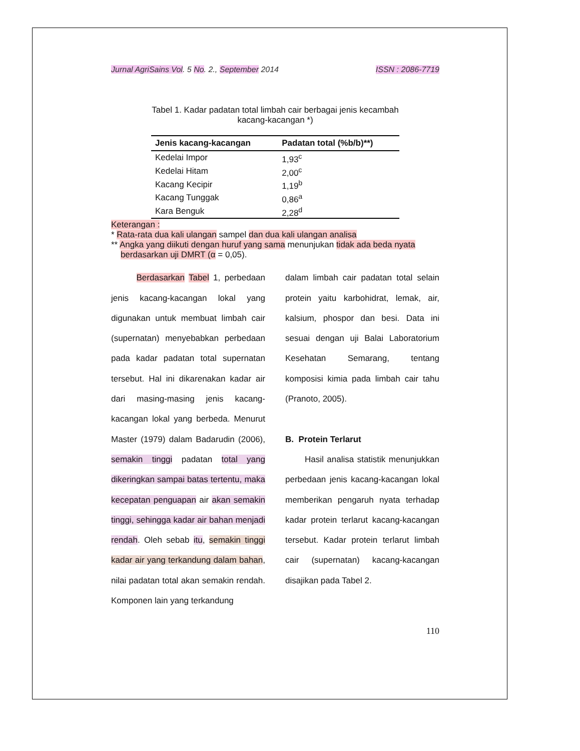Jurnal AgriSains Vol. 5 No. 2., September 2014 ISSN : 2086-7719
Tabel 1. Kadar padatan total limbah cair berbagai jenis kecambah
kacang-kacangan *)
| Jenis kacang-kacangan | Padatan total (%b/b)**) |
| --- | --- |
| Kedelai Impor | 1,93<sup>c</sup> |
| Kedelai Hitam | 2,00<sup>c</sup> |
| Kacang Kecipir | 1,19<sup>b</sup> |
| Kacang Tunggak | 0,86<sup>a</sup> |
| Kara Benguk | 2,28<sup>d</sup> |
Keterangan :
* Rata-rata dua kali ulangan sampel dan dua kali ulangan analisa
** Angka yang diikuti dengan huruf yang sama menunjukan tidak ada beda nyata
berdasarkan uji DMRT (α = 0,05).
Berdasarkan Tabel 1, perbedaan jenis kacang-kacangan lokal yang digunakan untuk membuat limbah cair (supernatan) menyebabkan perbedaan pada kadar padatan total supernatan tersebut. Hal ini dikarenakan kadar air dari masing-masing jenis kacang-kacangan lokal yang berbeda. Menurut Master (1979) dalam Badarudin (2006), semakin tinggi padatan total yang dikeringkan sampai batas tertentu, maka kecepatan penguapan air akan semakin tinggi, sehingga kadar air bahan menjadi rendah. Oleh sebab itu, semakin tinggi kadar air yang terkandung dalam bahan, nilai padatan total akan semakin rendah. Komponen lain yang terkandung
dalam limbah cair padatan total selain protein yaitu karbohidrat, lemak, air, kalsium, phospor dan besi. Data ini sesuai dengan uji Balai Laboratorium Kesehatan Semarang, tentang komposisi kimia pada limbah cair tahu (Pranoto, 2005).
B. Protein Terlarut
Hasil analisa statistik menunjukkan perbedaan jenis kacang-kacangan lokal memberikan pengaruh nyata terhadap kadar protein terlarut kacang-kacangan tersebut. Kadar protein terlarut limbah cair (supernatan) kacang-kacangan disajikan pada Tabel 2.
110